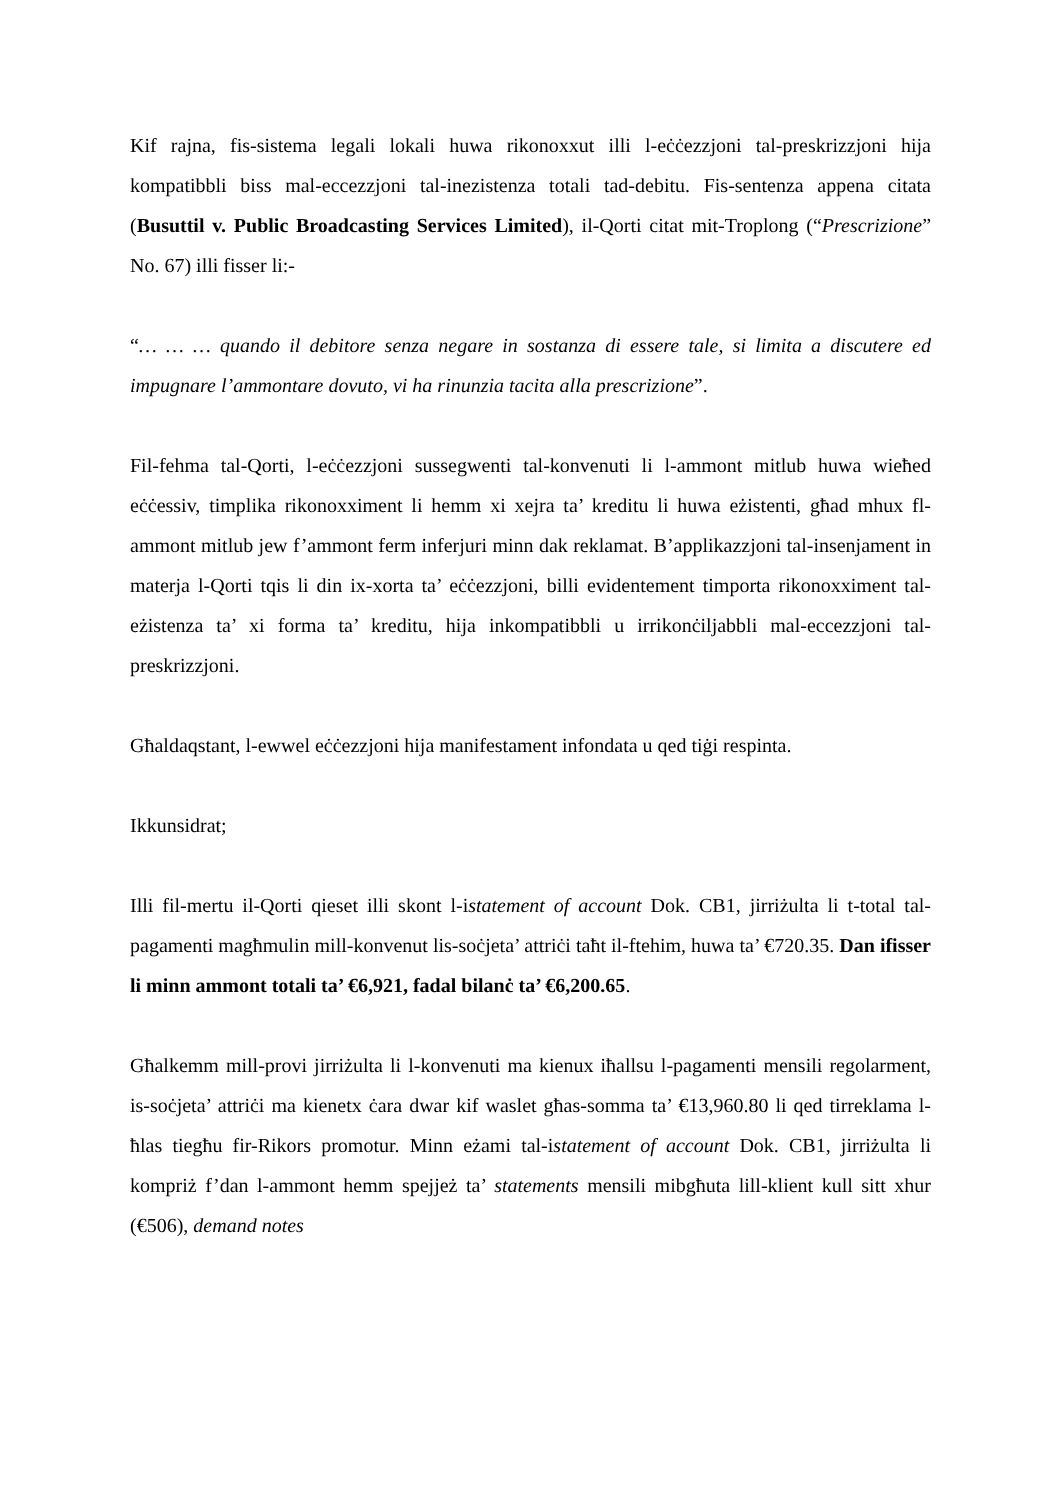Kif rajna, fis-sistema legali lokali huwa rikonoxxut illi l-eċċezzjoni tal-preskrizzjoni hija kompatibbli biss mal-eccezzjoni tal-inezistenza totali tad-debitu. Fis-sentenza appena citata (Busuttil v. Public Broadcasting Services Limited), il-Qorti citat mit-Troplong (“Prescrizione” No. 67) illi fisser li:-
“… … … quando il debitore senza negare in sostanza di essere tale, si limita a discutere ed impugnare l’ammontare dovuto, vi ha rinunzia tacita alla prescrizione”.
Fil-fehma tal-Qorti, l-eċċezzjoni sussegwenti tal-konvenuti li l-ammont mitlub huwa wieħed eċċessiv, timplika rikonoxximent li hemm xi xejra ta’ kreditu li huwa eżistenti, għad mhux fl-ammont mitlub jew f’ammont ferm inferjuri minn dak reklamat. B’applikazzjoni tal-insenjament in materja l-Qorti tqis li din ix-xorta ta’ eċċezzjoni, billi evidentement timporta rikonoxximent tal-eżistenza ta’ xi forma ta’ kreditu, hija inkompatibbli u irrikonċiljabbli mal-eccezzjoni tal-preskrizzjoni.
Għaldaqstant, l-ewwel eċċezzjoni hija manifestament infondata u qed tiġi respinta.
Ikkunsidrat;
Illi fil-mertu il-Qorti qieset illi skont l-istatement of account Dok. CB1, jirriżulta li t-total tal-pagamenti magħmulin mill-konvenut lis-soċjeta’ attriċi taħt il-ftehim, huwa ta’ €720.35. Dan ifisser li minn ammont totali ta’ €6,921, fadal bilanċ ta’ €6,200.65.
Għalkemm mill-provi jirriżulta li l-konvenuti ma kienux iħallsu l-pagamenti mensili regolarment, is-soċjeta’ attriċi ma kienetx ċara dwar kif waslet għas-somma ta’ €13,960.80 li qed tirreklama l-ħlas tiegħu fir-Rikors promotur. Minn eżami tal-istatement of account Dok. CB1, jirriżulta li kompriż f’dan l-ammont hemm spejjeż ta’ statements mensili mibgħuta lill-klient kull sitt xhur (€506), demand notes